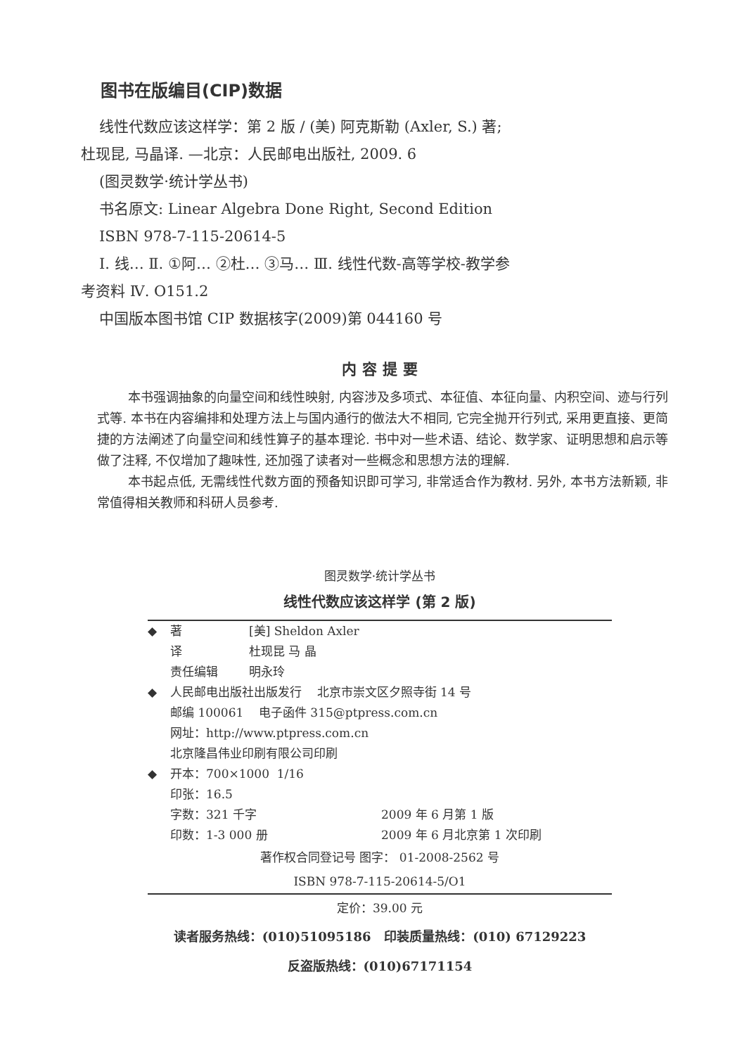图书在版编目(CIP)数据
线性代数应该这样学：第 2 版 / (美) 阿克斯勒 (Axler, S.) 著; 杜现昆, 马晶译. —北京：人民邮电出版社, 2009. 6
(图灵数学·统计学丛书)
书名原文: Linear Algebra Done Right, Second Edition
ISBN 978-7-115-20614-5
Ⅰ. 线… Ⅱ. ①阿… ②杜… ③马… Ⅲ. 线性代数-高等学校-教学参考资料 Ⅳ. O151.2
中国版本图书馆 CIP 数据核字(2009)第 044160 号
内容提要
本书强调抽象的向量空间和线性映射, 内容涉及多项式、本征值、本征向量、内积空间、迹与行列式等. 本书在内容编排和处理方法上与国内通行的做法大不相同, 它完全抛开行列式, 采用更直接、更简捷的方法阐述了向量空间和线性算子的基本理论. 书中对一些术语、结论、数学家、证明思想和启示等做了注释, 不仅增加了趣味性, 还加强了读者对一些概念和思想方法的理解.
本书起点低, 无需线性代数方面的预备知识即可学习, 非常适合作为教材. 另外, 本书方法新颖, 非常值得相关教师和科研人员参考.
图灵数学·统计学丛书
线性代数应该这样学 (第 2 版)
◆ 著 [美] Sheldon Axler
译 杜现昆 马 晶
责任编辑 明永玲
◆ 人民邮电出版社出版发行 北京市崇文区夕照寺街 14 号
邮编 100061 电子函件 315@ptpress.com.cn
网址：http://www.ptpress.com.cn
北京隆昌伟业印刷有限公司印刷
◆ 开本：700×1000 1/16
印张：16.5
字数：321 千字 2009 年 6 月第 1 版
印数：1-3 000 册 2009 年 6 月北京第 1 次印刷
著作权合同登记号 图字： 01-2008-2562 号
ISBN 978-7-115-20614-5/O1
定价：39.00 元
读者服务热线：(010)51095186 印装质量热线：(010) 67129223
反盗版热线：(010)67171154